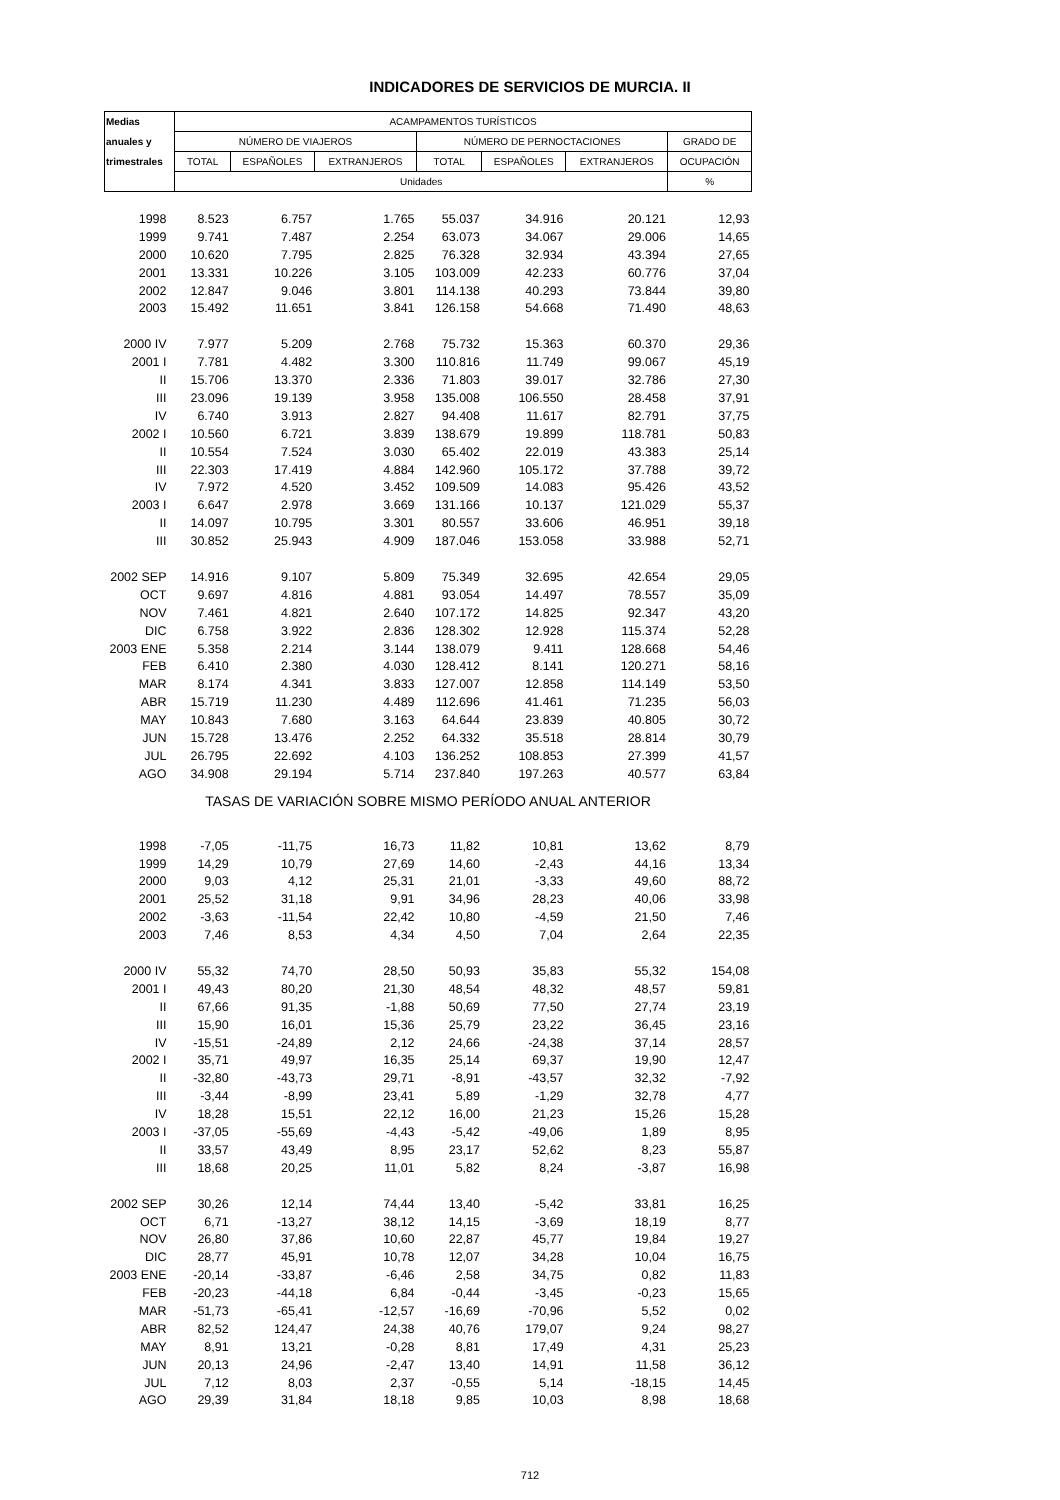INDICADORES DE SERVICIOS DE MURCIA. II
| Medias | ACAMPAMENTOS TURÍSTICOS | | | | | | |
| --- | --- | --- | --- | --- | --- | --- | --- |
| anuales y | NÚMERO DE VIAJEROS | | | NÚMERO DE PERNOCTACIONES | | | GRADO DE |
| trimestrales | TOTAL | ESPAÑOLES | EXTRANJEROS | TOTAL | ESPAÑOLES | EXTRANJEROS | OCUPACIÓN |
| | Unidades | | | | | | % |
| 1998 | 8.523 | 6.757 | 1.765 | 55.037 | 34.916 | 20.121 | 12,93 |
| 1999 | 9.741 | 7.487 | 2.254 | 63.073 | 34.067 | 29.006 | 14,65 |
| 2000 | 10.620 | 7.795 | 2.825 | 76.328 | 32.934 | 43.394 | 27,65 |
| 2001 | 13.331 | 10.226 | 3.105 | 103.009 | 42.233 | 60.776 | 37,04 |
| 2002 | 12.847 | 9.046 | 3.801 | 114.138 | 40.293 | 73.844 | 39,80 |
| 2003 | 15.492 | 11.651 | 3.841 | 126.158 | 54.668 | 71.490 | 48,63 |
| 2000 IV | 7.977 | 5.209 | 2.768 | 75.732 | 15.363 | 60.370 | 29,36 |
| 2001 I | 7.781 | 4.482 | 3.300 | 110.816 | 11.749 | 99.067 | 45,19 |
| II | 15.706 | 13.370 | 2.336 | 71.803 | 39.017 | 32.786 | 27,30 |
| III | 23.096 | 19.139 | 3.958 | 135.008 | 106.550 | 28.458 | 37,91 |
| IV | 6.740 | 3.913 | 2.827 | 94.408 | 11.617 | 82.791 | 37,75 |
| 2002 I | 10.560 | 6.721 | 3.839 | 138.679 | 19.899 | 118.781 | 50,83 |
| II | 10.554 | 7.524 | 3.030 | 65.402 | 22.019 | 43.383 | 25,14 |
| III | 22.303 | 17.419 | 4.884 | 142.960 | 105.172 | 37.788 | 39,72 |
| IV | 7.972 | 4.520 | 3.452 | 109.509 | 14.083 | 95.426 | 43,52 |
| 2003 I | 6.647 | 2.978 | 3.669 | 131.166 | 10.137 | 121.029 | 55,37 |
| II | 14.097 | 10.795 | 3.301 | 80.557 | 33.606 | 46.951 | 39,18 |
| III | 30.852 | 25.943 | 4.909 | 187.046 | 153.058 | 33.988 | 52,71 |
| 2002 SEP | 14.916 | 9.107 | 5.809 | 75.349 | 32.695 | 42.654 | 29,05 |
| OCT | 9.697 | 4.816 | 4.881 | 93.054 | 14.497 | 78.557 | 35,09 |
| NOV | 7.461 | 4.821 | 2.640 | 107.172 | 14.825 | 92.347 | 43,20 |
| DIC | 6.758 | 3.922 | 2.836 | 128.302 | 12.928 | 115.374 | 52,28 |
| 2003 ENE | 5.358 | 2.214 | 3.144 | 138.079 | 9.411 | 128.668 | 54,46 |
| FEB | 6.410 | 2.380 | 4.030 | 128.412 | 8.141 | 120.271 | 58,16 |
| MAR | 8.174 | 4.341 | 3.833 | 127.007 | 12.858 | 114.149 | 53,50 |
| ABR | 15.719 | 11.230 | 4.489 | 112.696 | 41.461 | 71.235 | 56,03 |
| MAY | 10.843 | 7.680 | 3.163 | 64.644 | 23.839 | 40.805 | 30,72 |
| JUN | 15.728 | 13.476 | 2.252 | 64.332 | 35.518 | 28.814 | 30,79 |
| JUL | 26.795 | 22.692 | 4.103 | 136.252 | 108.853 | 27.399 | 41,57 |
| AGO | 34.908 | 29.194 | 5.714 | 237.840 | 197.263 | 40.577 | 63,84 |
| TASAS DE VARIACIÓN SOBRE MISMO PERÍODO ANUAL ANTERIOR | | | | | | | |
| 1998 | -7,05 | -11,75 | 16,73 | 11,82 | 10,81 | 13,62 | 8,79 |
| 1999 | 14,29 | 10,79 | 27,69 | 14,60 | -2,43 | 44,16 | 13,34 |
| 2000 | 9,03 | 4,12 | 25,31 | 21,01 | -3,33 | 49,60 | 88,72 |
| 2001 | 25,52 | 31,18 | 9,91 | 34,96 | 28,23 | 40,06 | 33,98 |
| 2002 | -3,63 | -11,54 | 22,42 | 10,80 | -4,59 | 21,50 | 7,46 |
| 2003 | 7,46 | 8,53 | 4,34 | 4,50 | 7,04 | 2,64 | 22,35 |
| 2000 IV | 55,32 | 74,70 | 28,50 | 50,93 | 35,83 | 55,32 | 154,08 |
| 2001 I | 49,43 | 80,20 | 21,30 | 48,54 | 48,32 | 48,57 | 59,81 |
| II | 67,66 | 91,35 | -1,88 | 50,69 | 77,50 | 27,74 | 23,19 |
| III | 15,90 | 16,01 | 15,36 | 25,79 | 23,22 | 36,45 | 23,16 |
| IV | -15,51 | -24,89 | 2,12 | 24,66 | -24,38 | 37,14 | 28,57 |
| 2002 I | 35,71 | 49,97 | 16,35 | 25,14 | 69,37 | 19,90 | 12,47 |
| II | -32,80 | -43,73 | 29,71 | -8,91 | -43,57 | 32,32 | -7,92 |
| III | -3,44 | -8,99 | 23,41 | 5,89 | -1,29 | 32,78 | 4,77 |
| IV | 18,28 | 15,51 | 22,12 | 16,00 | 21,23 | 15,26 | 15,28 |
| 2003 I | -37,05 | -55,69 | -4,43 | -5,42 | -49,06 | 1,89 | 8,95 |
| II | 33,57 | 43,49 | 8,95 | 23,17 | 52,62 | 8,23 | 55,87 |
| III | 18,68 | 20,25 | 11,01 | 5,82 | 8,24 | -3,87 | 16,98 |
| 2002 SEP | 30,26 | 12,14 | 74,44 | 13,40 | -5,42 | 33,81 | 16,25 |
| OCT | 6,71 | -13,27 | 38,12 | 14,15 | -3,69 | 18,19 | 8,77 |
| NOV | 26,80 | 37,86 | 10,60 | 22,87 | 45,77 | 19,84 | 19,27 |
| DIC | 28,77 | 45,91 | 10,78 | 12,07 | 34,28 | 10,04 | 16,75 |
| 2003 ENE | -20,14 | -33,87 | -6,46 | 2,58 | 34,75 | 0,82 | 11,83 |
| FEB | -20,23 | -44,18 | 6,84 | -0,44 | -3,45 | -0,23 | 15,65 |
| MAR | -51,73 | -65,41 | -12,57 | -16,69 | -70,96 | 5,52 | 0,02 |
| ABR | 82,52 | 124,47 | 24,38 | 40,76 | 179,07 | 9,24 | 98,27 |
| MAY | 8,91 | 13,21 | -0,28 | 8,81 | 17,49 | 4,31 | 25,23 |
| JUN | 20,13 | 24,96 | -2,47 | 13,40 | 14,91 | 11,58 | 36,12 |
| JUL | 7,12 | 8,03 | 2,37 | -0,55 | 5,14 | -18,15 | 14,45 |
| AGO | 29,39 | 31,84 | 18,18 | 9,85 | 10,03 | 8,98 | 18,68 |
712